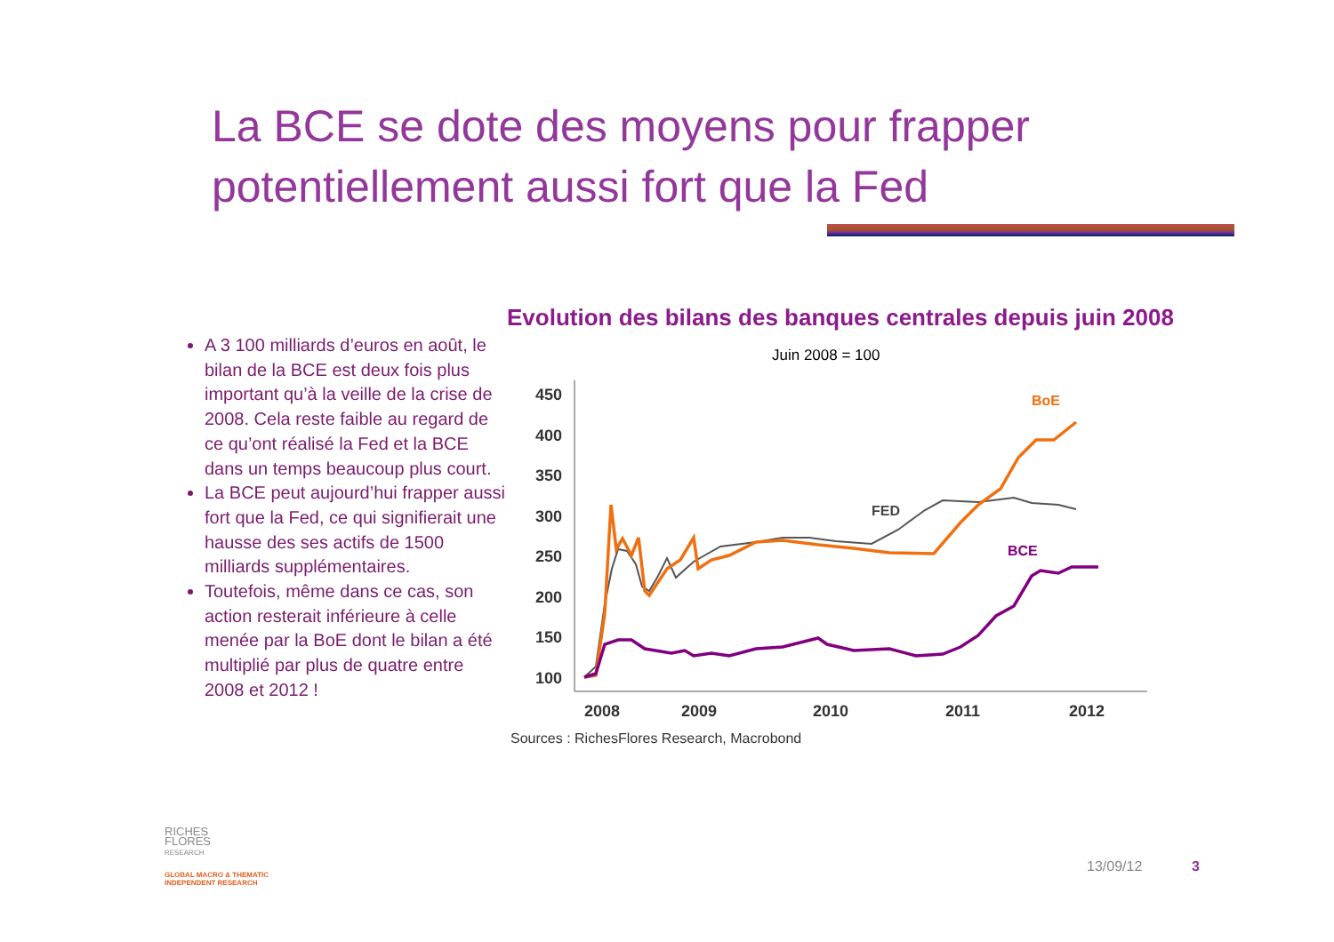La BCE se dote des moyens pour frapper potentiellement aussi fort que la Fed
A 3 100 milliards d’euros en août, le bilan de la BCE est deux fois plus important qu’à la veille de la crise de 2008. Cela reste faible au regard de ce qu’ont réalisé la Fed et la BCE dans un temps beaucoup plus court.
La BCE peut aujourd’hui frapper aussi fort que la Fed, ce qui signifierait une hausse des ses actifs de 1500 milliards supplémentaires.
Toutefois, même dans ce cas, son action resterait inférieure à celle menée par la BoE dont le bilan a été multiplié par plus de quatre entre 2008 et 2012 !
Evolution des bilans des banques centrales depuis juin 2008
Juin 2008 = 100
450
400
350
300
250
200
150
100
2008
2009
2010
2011
2012
BoE
FED
BCE
Sources : RichesFlores Research, Macrobond
RICHES
FLORES
RESEARCH
GLOBAL MACRO & THEMATIC
INDEPENDENT RESEARCH
13/09/12 3